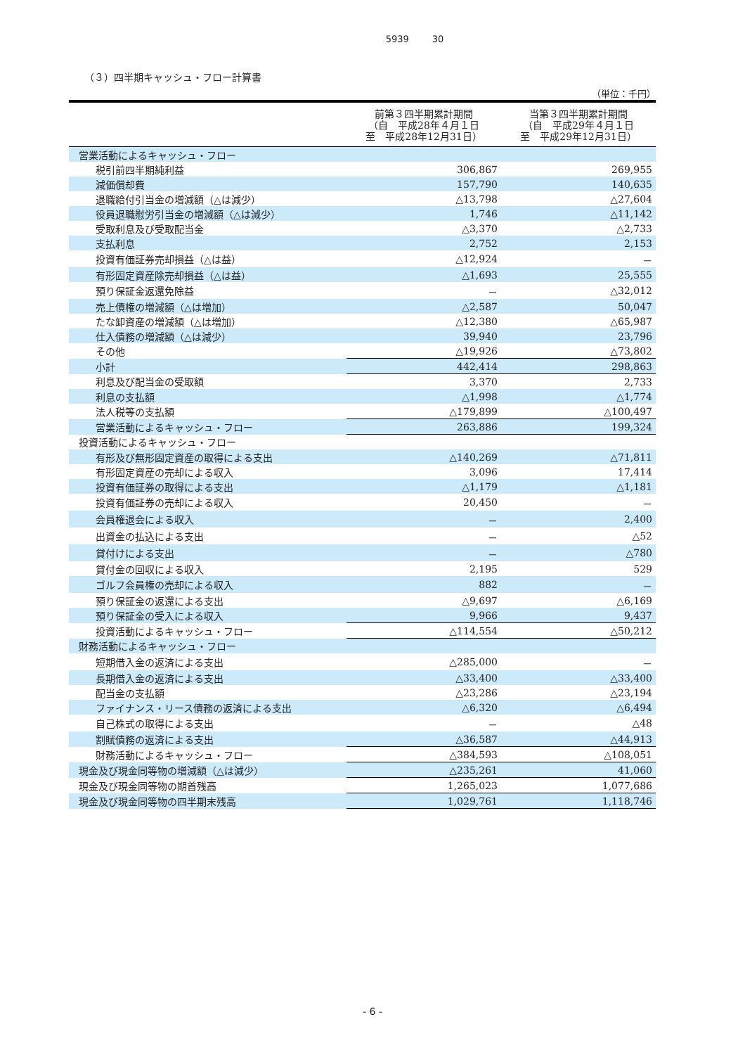5939 30
（３）四半期キャッシュ・フロー計算書
（単位：千円）
| | 前第３四半期累計期間 （自 平成28年４月１日 至 平成28年12月31日） | 当第３四半期累計期間 （自 平成29年４月１日 至 平成29年12月31日） |
| --- | --- | --- |
| 営業活動によるキャッシュ・フロー | | |
| 税引前四半期純利益 | 306,867 | 269,955 |
| 減価償却費 | 157,790 | 140,635 |
| 退職給付引当金の増減額（△は減少） | △13,798 | △27,604 |
| 役員退職慰労引当金の増減額（△は減少） | 1,746 | △11,142 |
| 受取利息及び受取配当金 | △3,370 | △2,733 |
| 支払利息 | 2,752 | 2,153 |
| 投資有価証券売却損益（△は益） | △12,924 | － |
| 有形固定資産除売却損益（△は益） | △1,693 | 25,555 |
| 預り保証金返還免除益 | － | △32,012 |
| 売上債権の増減額（△は増加） | △2,587 | 50,047 |
| たな卸資産の増減額（△は増加） | △12,380 | △65,987 |
| 仕入債務の増減額（△は減少） | 39,940 | 23,796 |
| その他 | △19,926 | △73,802 |
| 小計 | 442,414 | 298,863 |
| 利息及び配当金の受取額 | 3,370 | 2,733 |
| 利息の支払額 | △1,998 | △1,774 |
| 法人税等の支払額 | △179,899 | △100,497 |
| 営業活動によるキャッシュ・フロー | 263,886 | 199,324 |
| 投資活動によるキャッシュ・フロー | | |
| 有形及び無形固定資産の取得による支出 | △140,269 | △71,811 |
| 有形固定資産の売却による収入 | 3,096 | 17,414 |
| 投資有価証券の取得による支出 | △1,179 | △1,181 |
| 投資有価証券の売却による収入 | 20,450 | － |
| 会員権退会による収入 | － | 2,400 |
| 出資金の払込による支出 | － | △52 |
| 貸付けによる支出 | － | △780 |
| 貸付金の回収による収入 | 2,195 | 529 |
| ゴルフ会員権の売却による収入 | 882 | － |
| 預り保証金の返還による支出 | △9,697 | △6,169 |
| 預り保証金の受入による収入 | 9,966 | 9,437 |
| 投資活動によるキャッシュ・フロー | △114,554 | △50,212 |
| 財務活動によるキャッシュ・フロー | | |
| 短期借入金の返済による支出 | △285,000 | － |
| 長期借入金の返済による支出 | △33,400 | △33,400 |
| 配当金の支払額 | △23,286 | △23,194 |
| ファイナンス・リース債務の返済による支出 | △6,320 | △6,494 |
| 自己株式の取得による支出 | － | △48 |
| 割賦債務の返済による支出 | △36,587 | △44,913 |
| 財務活動によるキャッシュ・フロー | △384,593 | △108,051 |
| 現金及び現金同等物の増減額（△は減少） | △235,261 | 41,060 |
| 現金及び現金同等物の期首残高 | 1,265,023 | 1,077,686 |
| 現金及び現金同等物の四半期末残高 | 1,029,761 | 1,118,746 |
- 6 -